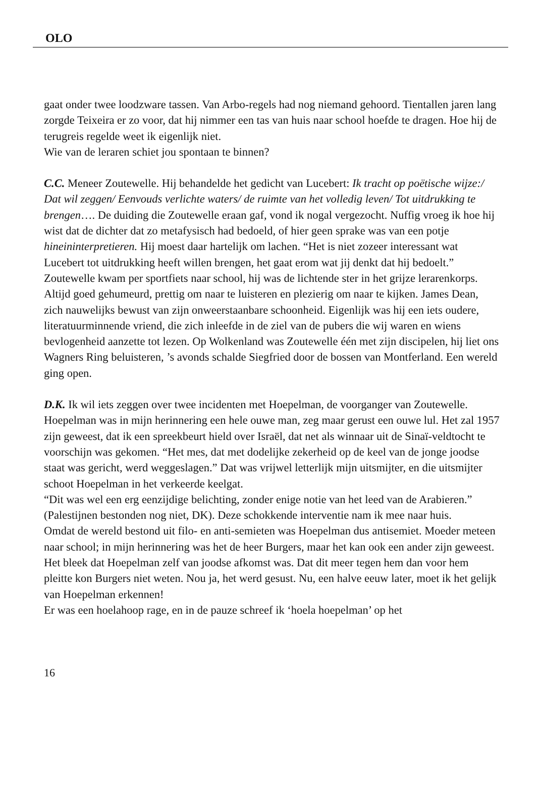OLO
gaat onder twee loodzware tassen. Van Arbo-regels had nog niemand gehoord. Tientallen jaren lang zorgde Teixeira er zo voor, dat hij nimmer een tas van huis naar school hoefde te dragen. Hoe hij de terugreis regelde weet ik eigenlijk niet.
Wie van de leraren schiet jou spontaan te binnen?
C.C. Meneer Zoutewelle. Hij behandelde het gedicht van Lucebert: Ik tracht op poëtische wijze:/ Dat wil zeggen/ Eenvouds verlichte waters/ de ruimte van het volledig leven/ Tot uitdrukking te brengen…. De duiding die Zoutewelle eraan gaf, vond ik nogal vergezocht. Nuffig vroeg ik hoe hij wist dat de dichter dat zo metafysisch had bedoeld, of hier geen sprake was van een potje hineininterpretieren. Hij moest daar hartelijk om lachen. “Het is niet zozeer interessant wat Lucebert tot uitdrukking heeft willen brengen, het gaat erom wat jij denkt dat hij bedoelt.” Zoutewelle kwam per sportfiets naar school, hij was de lichtende ster in het grijze lerarenkorps. Altijd goed gehumeurd, prettig om naar te luisteren en plezierig om naar te kijken. James Dean, zich nauwelijks bewust van zijn onweerstaanbare schoonheid. Eigenlijk was hij een iets oudere, literatuurminnende vriend, die zich inleefde in de ziel van de pubers die wij waren en wiens bevlogenheid aanzette tot lezen. Op Wolkenland was Zoutewelle één met zijn discipelen, hij liet ons Wagners Ring beluisteren, ’s avonds schalde Siegfried door de bossen van Montferland. Een wereld ging open.
D.K. Ik wil iets zeggen over twee incidenten met Hoepelman, de voorganger van Zoutewelle. Hoepelman was in mijn herinnering een hele ouwe man, zeg maar gerust een ouwe lul. Het zal 1957 zijn geweest, dat ik een spreekbeurt hield over Israël, dat net als winnaar uit de Sinaï-veldtocht te voorschijn was gekomen. “Het mes, dat met dodelijke zekerheid op de keel van de jonge joodse staat was gericht, werd weggeslagen.” Dat was vrijwel letterlijk mijn uitsmijter, en die uitsmijter schoot Hoepelman in het verkeerde keelgat.
“Dit was wel een erg eenzijdige belichting, zonder enige notie van het leed van de Arabieren.” (Palestijnen bestonden nog niet, DK). Deze schokkende interventie nam ik mee naar huis.
Omdat de wereld bestond uit filo- en anti-semieten was Hoepelman dus antisemiet. Moeder meteen naar school; in mijn herinnering was het de heer Burgers, maar het kan ook een ander zijn geweest. Het bleek dat Hoepelman zelf van joodse afkomst was. Dat dit meer tegen hem dan voor hem pleitte kon Burgers niet weten. Nou ja, het werd gesust. Nu, een halve eeuw later, moet ik het gelijk van Hoepelman erkennen!
Er was een hoelahoop rage, en in de pauze schreef ik ‘hoela hoepelman’ op het
16